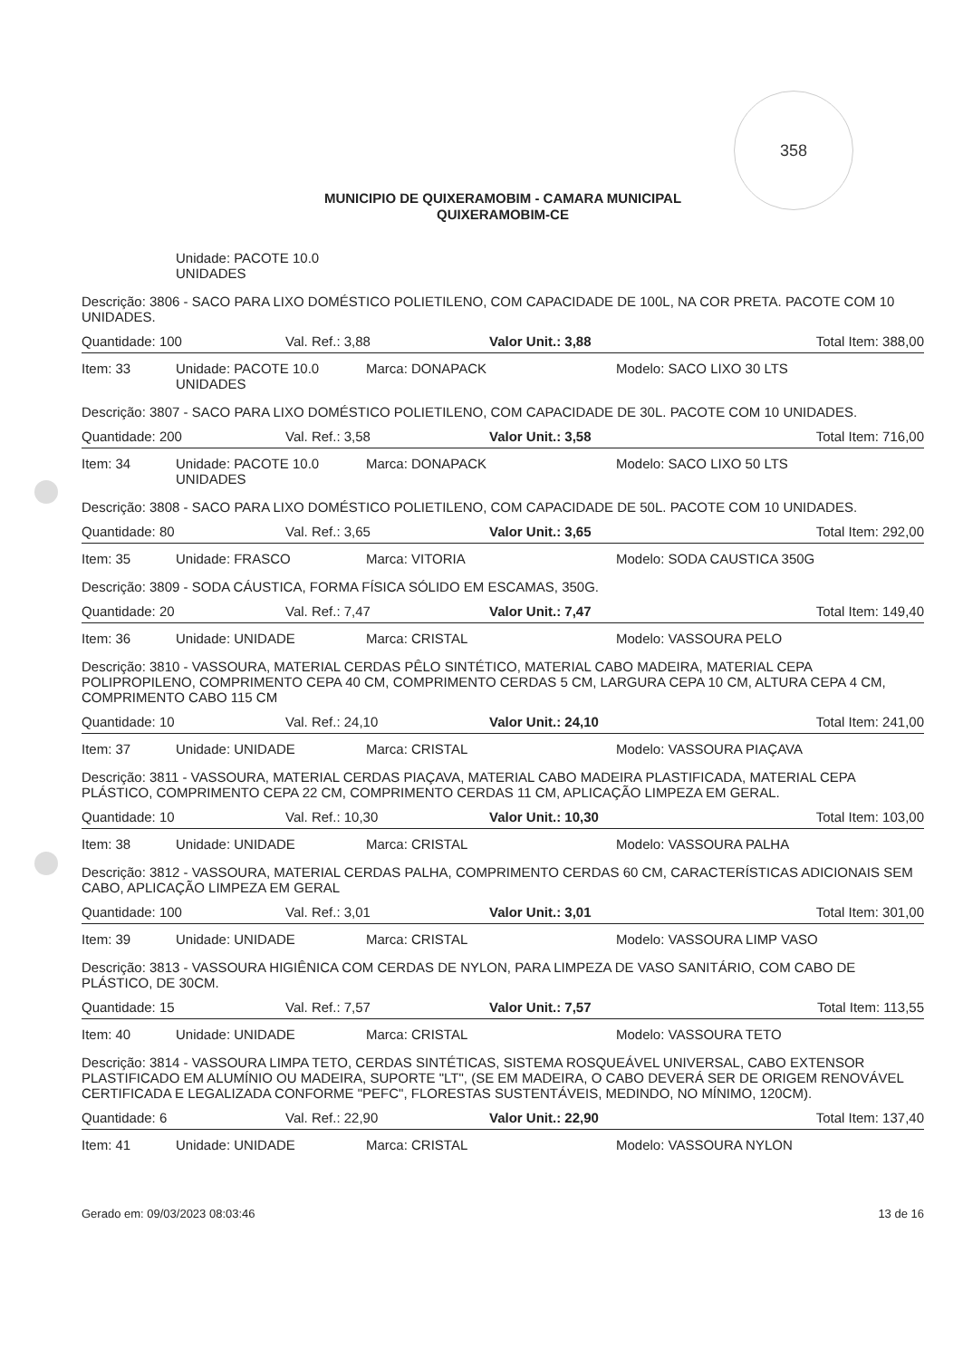358
MUNICIPIO DE QUIXERAMOBIM - CAMARA MUNICIPAL
QUIXERAMOBIM-CE
Unidade: PACOTE 10.0 UNIDADES
Descrição: 3806 - SACO PARA LIXO DOMÉSTICO POLIETILENO, COM CAPACIDADE DE 100L, NA COR PRETA. PACOTE COM 10 UNIDADES.
Quantidade: 100 Val. Ref.: 3,88 Valor Unit.: 3,88 Total Item: 388,00
Item: 33 Unidade: PACOTE 10.0 UNIDADES Marca: DONAPACK Modelo: SACO LIXO 30 LTS
Descrição: 3807 - SACO PARA LIXO DOMÉSTICO POLIETILENO, COM CAPACIDADE DE 30L. PACOTE COM 10 UNIDADES.
Quantidade: 200 Val. Ref.: 3,58 Valor Unit.: 3,58 Total Item: 716,00
Item: 34 Unidade: PACOTE 10.0 UNIDADES Marca: DONAPACK Modelo: SACO LIXO 50 LTS
Descrição: 3808 - SACO PARA LIXO DOMÉSTICO POLIETILENO, COM CAPACIDADE DE 50L. PACOTE COM 10 UNIDADES.
Quantidade: 80 Val. Ref.: 3,65 Valor Unit.: 3,65 Total Item: 292,00
Item: 35 Unidade: FRASCO Marca: VITORIA Modelo: SODA CAUSTICA 350G
Descrição: 3809 - SODA CÁUSTICA, FORMA FÍSICA SÓLIDO EM ESCAMAS, 350G.
Quantidade: 20 Val. Ref.: 7,47 Valor Unit.: 7,47 Total Item: 149,40
Item: 36 Unidade: UNIDADE Marca: CRISTAL Modelo: VASSOURA PELO
Descrição: 3810 - VASSOURA, MATERIAL CERDAS PÊLO SINTÉTICO, MATERIAL CABO MADEIRA, MATERIAL CEPA POLIPROPILENO, COMPRIMENTO CEPA 40 CM, COMPRIMENTO CERDAS 5 CM, LARGURA CEPA 10 CM, ALTURA CEPA 4 CM, COMPRIMENTO CABO 115 CM
Quantidade: 10 Val. Ref.: 24,10 Valor Unit.: 24,10 Total Item: 241,00
Item: 37 Unidade: UNIDADE Marca: CRISTAL Modelo: VASSOURA PIAÇAVA
Descrição: 3811 - VASSOURA, MATERIAL CERDAS PIAÇAVA, MATERIAL CABO MADEIRA PLASTIFICADA, MATERIAL CEPA PLÁSTICO, COMPRIMENTO CEPA 22 CM, COMPRIMENTO CERDAS 11 CM, APLICAÇÃO LIMPEZA EM GERAL.
Quantidade: 10 Val. Ref.: 10,30 Valor Unit.: 10,30 Total Item: 103,00
Item: 38 Unidade: UNIDADE Marca: CRISTAL Modelo: VASSOURA PALHA
Descrição: 3812 - VASSOURA, MATERIAL CERDAS PALHA, COMPRIMENTO CERDAS 60 CM, CARACTERÍSTICAS ADICIONAIS SEM CABO, APLICAÇÃO LIMPEZA EM GERAL
Quantidade: 100 Val. Ref.: 3,01 Valor Unit.: 3,01 Total Item: 301,00
Item: 39 Unidade: UNIDADE Marca: CRISTAL Modelo: VASSOURA LIMP VASO
Descrição: 3813 - VASSOURA HIGIÊNICA COM CERDAS DE NYLON, PARA LIMPEZA DE VASO SANITÁRIO, COM CABO DE PLÁSTICO, DE 30CM.
Quantidade: 15 Val. Ref.: 7,57 Valor Unit.: 7,57 Total Item: 113,55
Item: 40 Unidade: UNIDADE Marca: CRISTAL Modelo: VASSOURA TETO
Descrição: 3814 - VASSOURA LIMPA TETO, CERDAS SINTÉTICAS, SISTEMA ROSQUEÁVEL UNIVERSAL, CABO EXTENSOR PLASTIFICADO EM ALUMÍNIO OU MADEIRA, SUPORTE "LT", (SE EM MADEIRA, O CABO DEVERÁ SER DE ORIGEM RENOVÁVEL CERTIFICADA E LEGALIZADA CONFORME "PEFC", FLORESTAS SUSTENTÁVEIS, MEDINDO, NO MÍNIMO, 120CM).
Quantidade: 6 Val. Ref.: 22,90 Valor Unit.: 22,90 Total Item: 137,40
Item: 41 Unidade: UNIDADE Marca: CRISTAL Modelo: VASSOURA NYLON
Gerado em: 09/03/2023 08:03:46 13 de 16